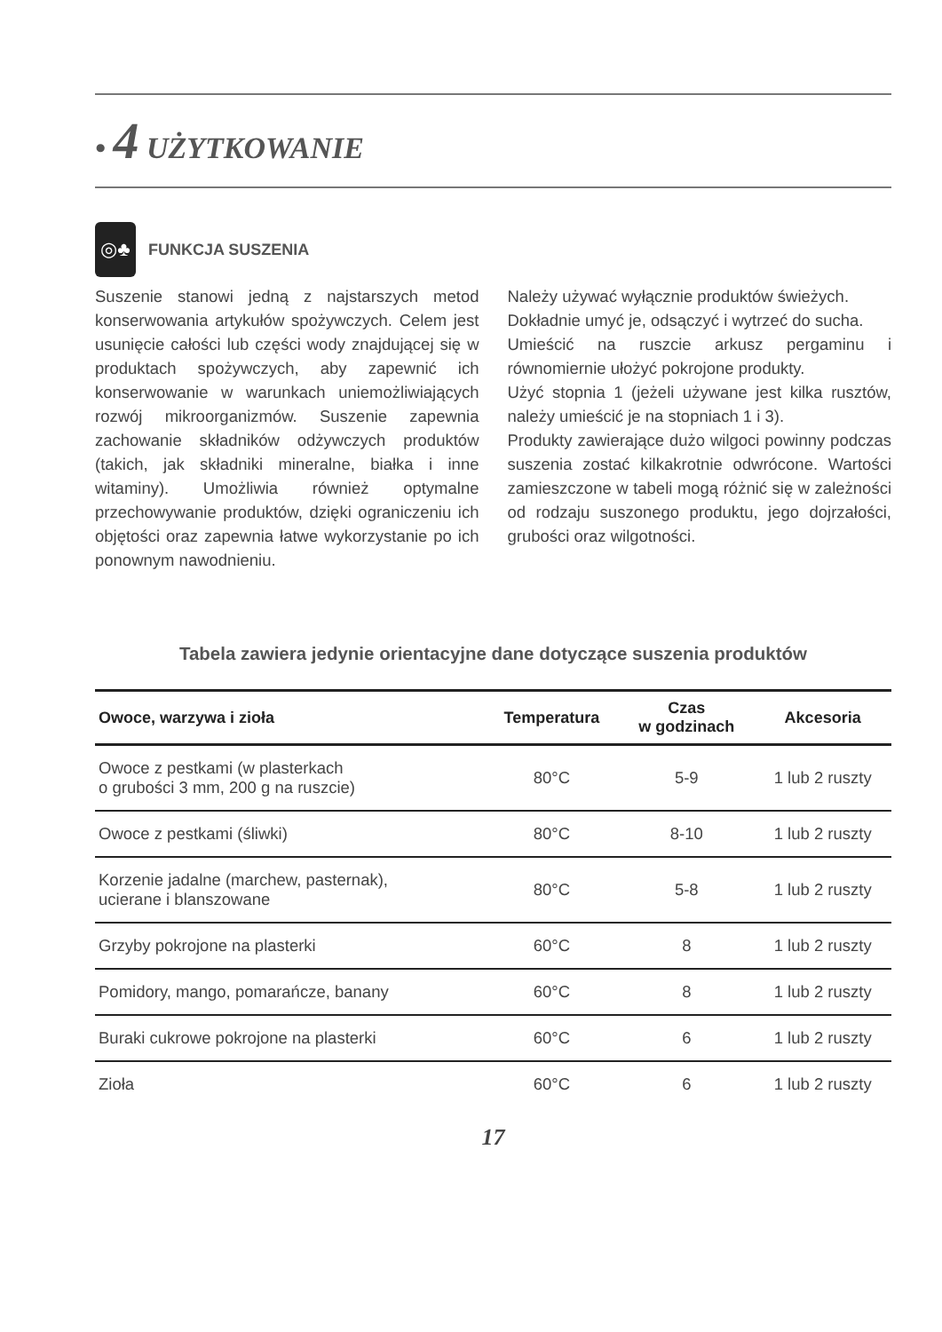• 4 UŻYTKOWANIE
◎♣
FUNKCJA SUSZENIA
Suszenie stanowi jedną z najstarszych metod konserwowania artykułów spożywczych. Celem jest usunięcie całości lub części wody znajdującej się w produktach spożywczych, aby zapewnić ich konserwowanie w warunkach uniemożliwiających rozwój mikroorganizmów. Suszenie zapewnia zachowanie składników odżywczych produktów (takich, jak składniki mineralne, białka i inne witaminy). Umożliwia również optymalne przechowywanie produktów, dzięki ograniczeniu ich objętości oraz zapewnia łatwe wykorzystanie po ich ponownym nawodnieniu.
Należy używać wyłącznie produktów świeżych.
Dokładnie umyć je, odsączyć i wytrzeć do sucha.
Umieścić na ruszcie arkusz pergaminu i równomiernie ułożyć pokrojone produkty.
Użyć stopnia 1 (jeżeli używane jest kilka rusztów, należy umieścić je na stopniach 1 i 3).
Produkty zawierające dużo wilgoci powinny podczas suszenia zostać kilkakrotnie odwrócone. Wartości zamieszczone w tabeli mogą różnić się w zależności od rodzaju suszonego produktu, jego dojrzałości, grubości oraz wilgotności.
Tabela zawiera jedynie orientacyjne dane dotyczące suszenia produktów
| Owoce, warzywa i zioła | Temperatura | Czas w godzinach | Akcesoria |
| --- | --- | --- | --- |
| Owoce z pestkami (w plasterkach o grubości 3 mm, 200 g na ruszcie) | 80°C | 5-9 | 1 lub 2 ruszty |
| Owoce z pestkami (śliwki) | 80°C | 8-10 | 1 lub 2 ruszty |
| Korzenie jadalne (marchew, pasternak), ucierane i blanszowane | 80°C | 5-8 | 1 lub 2 ruszty |
| Grzyby pokrojone na plasterki | 60°C | 8 | 1 lub 2 ruszty |
| Pomidory, mango, pomarańcze, banany | 60°C | 8 | 1 lub 2 ruszty |
| Buraki cukrowe pokrojone na plasterki | 60°C | 6 | 1 lub 2 ruszty |
| Zioła | 60°C | 6 | 1 lub 2 ruszty |
17